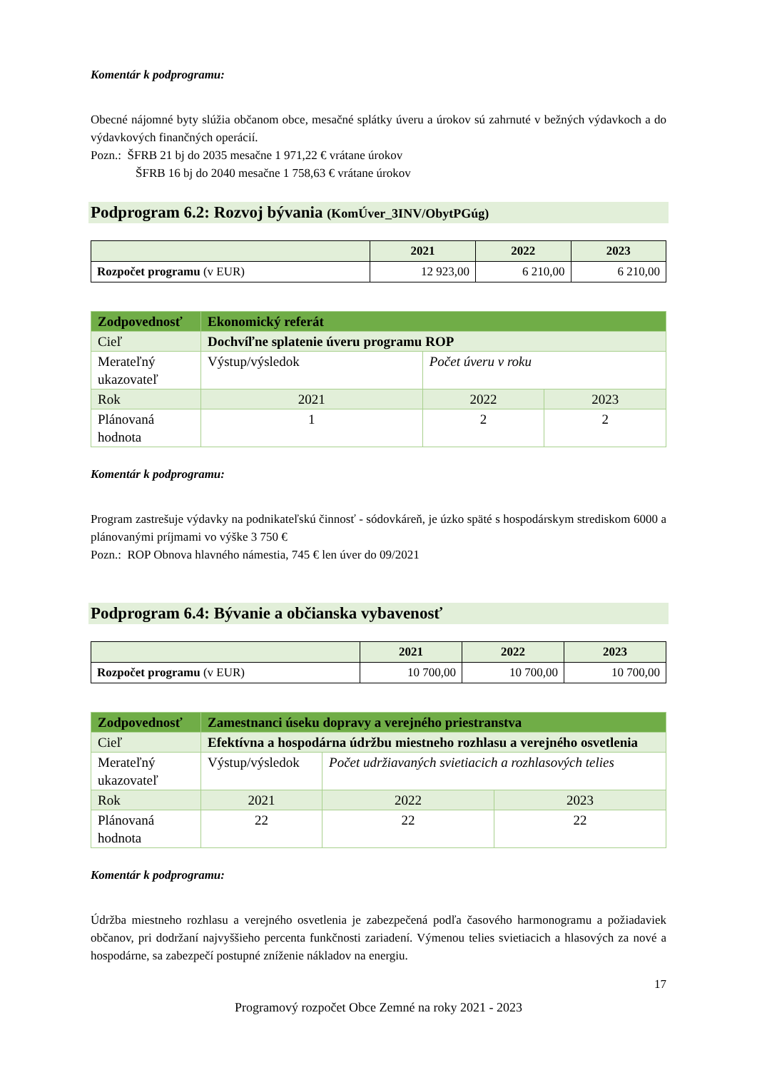Komentár k podprogramu:
Obecné nájomné byty slúžia občanom obce, mesačné splátky úveru a úrokov sú zahrnuté v bežných výdavkoch a do výdavkových finančných operácií.
Pozn.: ŠFRB 21 bj do 2035 mesačne 1 971,22 € vrátane úrokov
ŠFRB 16 bj do 2040 mesačne 1 758,63 € vrátane úrokov
Podprogram 6.2: Rozvoj bývania (KomÚver_3INV/ObytPGúg)
| | 2021 | 2022 | 2023 |
| --- | --- | --- | --- |
| Rozpočet programu (v EUR) | 12 923,00 | 6 210,00 | 6 210,00 |
| Zodpovednosť | Ekonomický referát | | |
| Cieľ | Dochvíľne splatenie úveru programu ROP | | |
| Merateľný ukazovateľ | Výstup/výsledok | Počet úveru v roku | |
| Rok | 2021 | 2022 | 2023 |
| Plánovaná hodnota | 1 | 2 | 2 |
Komentár k podprogramu:
Program zastrešuje výdavky na podnikateľskú činnosť - sódovkáreň, je úzko späté s hospodárskym strediskom 6000 a plánovanými príjmami vo výške 3 750 €
Pozn.: ROP Obnova hlavného námestia, 745 € len úver do 09/2021
Podprogram 6.4: Bývanie a občianska vybavenosť
| | 2021 | 2022 | 2023 |
| --- | --- | --- | --- |
| Rozpočet programu (v EUR) | 10 700,00 | 10 700,00 | 10 700,00 |
| Zodpovednosť | Zamestnanci úseku dopravy a verejného priestranstva | | |
| Cieľ | Efektívna a hospodárna údržbu miestneho rozhlasu a verejného osvetlenia | | |
| Merateľný ukazovateľ | Výstup/výsledok | Počet udržiavaných svietiacich a rozhlasových telies | |
| Rok | 2021 | 2022 | 2023 |
| Plánovaná hodnota | 22 | 22 | 22 |
Komentár k podprogramu:
Údržba miestneho rozhlasu a verejného osvetlenia je zabezpečená podľa časového harmonogramu a požiadaviek občanov, pri dodržaní najvyššieho percenta funkčnosti zariadení. Výmenou telies svietiacich a hlasových za nové a hospodárne, sa zabezpečí postupné zníženie nákladov na energiu.
17
Programový rozpočet Obce Zemné na roky 2021 - 2023